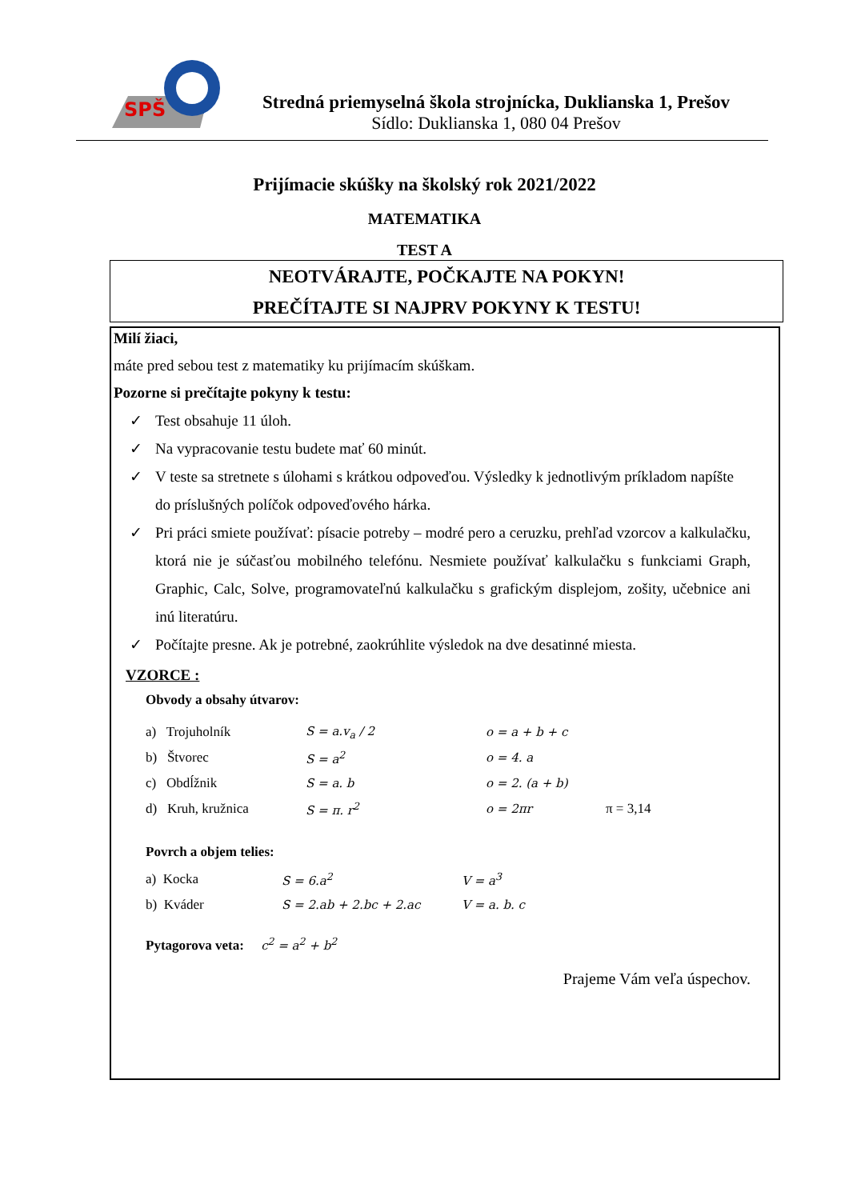SPŠ
Stredná priemyselná škola strojnícka, Duklianska 1, Prešov
Sídlo: Duklianska 1, 080 04 Prešov
Prijímacie skúšky na školský rok 2021/2022
MATEMATIKA
TEST A
NEOTVÁRAJTE, POČKAJTE NA POKYN!
PREČÍTAJTE SI NAJPRV POKYNY K TESTU!
Milí žiaci,
máte pred sebou test z matematiky ku prijímacím skúškam.
Pozorne si prečítajte pokyny k testu:
✓ Test obsahuje 11 úloh.
✓ Na vypracovanie testu budete mať 60 minút.
✓ V teste sa stretnete s úlohami s krátkou odpoveďou. Výsledky k jednotlivým príkladom napíšte do príslušných políčok odpoveďového hárka.
✓ Pri práci smiete používať: písacie potreby – modré pero a ceruzku, prehľad vzorcov a kalkulačku, ktorá nie je súčasťou mobilného telefónu. Nesmiete používať kalkulačku s funkciami Graph, Graphic, Calc, Solve, programovateľnú kalkulačku s grafickým displejom, zošity, učebnice ani inú literatúru.
✓ Počítajte presne. Ak je potrebné, zaokrúhlite výsledok na dve desatinné miesta.
VZORCE :
Obvody a obsahy útvarov:
a) Trojuholník S = a.v<sub>a</sub> / 2 o = a + b + c
b) Štvorec S = a<sup>2</sup> o = 4. a
c) Obdĺžnik S = a. b o = 2. (a + b)
d) Kruh, kružnica S = π. r<sup>2</sup> o = 2πr π = 3,14
Povrch a objem telies:
a) Kocka S = 6.a<sup>2</sup> V = a<sup>3</sup>
b) Kváder S = 2.ab + 2.bc + 2.ac V = a. b. c
Pytagorova veta: c<sup>2</sup> = a<sup>2</sup> + b<sup>2</sup>
Prajeme Vám veľa úspechov.